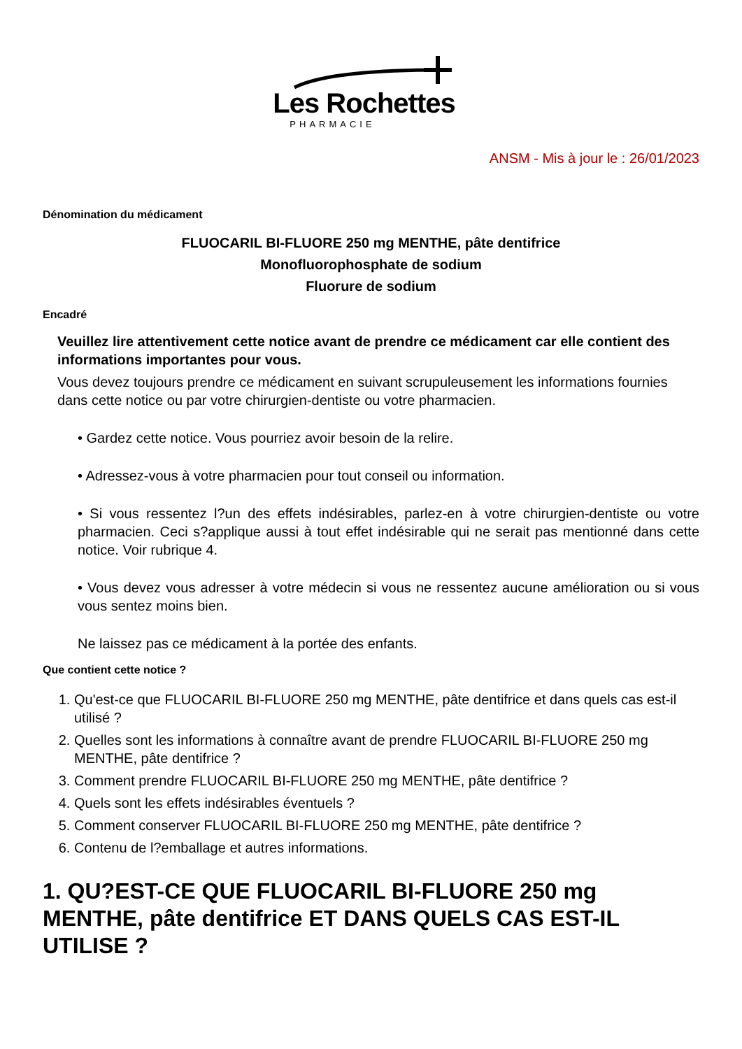Les Rochettes
PHARMACIE
ANSM - Mis à jour le : 26/01/2023
Dénomination du médicament
FLUOCARIL BI-FLUORE 250 mg MENTHE, pâte dentifrice
Monofluorophosphate de sodium
Fluorure de sodium
Encadré
Veuillez lire attentivement cette notice avant de prendre ce médicament car elle contient des informations importantes pour vous.
Vous devez toujours prendre ce médicament en suivant scrupuleusement les informations fournies dans cette notice ou par votre chirurgien-dentiste ou votre pharmacien.
• Gardez cette notice. Vous pourriez avoir besoin de la relire.
• Adressez-vous à votre pharmacien pour tout conseil ou information.
• Si vous ressentez l?un des effets indésirables, parlez-en à votre chirurgien-dentiste ou votre pharmacien. Ceci s?applique aussi à tout effet indésirable qui ne serait pas mentionné dans cette notice. Voir rubrique 4.
• Vous devez vous adresser à votre médecin si vous ne ressentez aucune amélioration ou si vous vous sentez moins bien.
Ne laissez pas ce médicament à la portée des enfants.
Que contient cette notice ?
1. Qu'est-ce que FLUOCARIL BI-FLUORE 250 mg MENTHE, pâte dentifrice et dans quels cas est-il utilisé ?
2. Quelles sont les informations à connaître avant de prendre FLUOCARIL BI-FLUORE 250 mg MENTHE, pâte dentifrice ?
3. Comment prendre FLUOCARIL BI-FLUORE 250 mg MENTHE, pâte dentifrice ?
4. Quels sont les effets indésirables éventuels ?
5. Comment conserver FLUOCARIL BI-FLUORE 250 mg MENTHE, pâte dentifrice ?
6. Contenu de l?emballage et autres informations.
1. QU?EST-CE QUE FLUOCARIL BI-FLUORE 250 mg MENTHE, pâte dentifrice ET DANS QUELS CAS EST-IL UTILISE ?